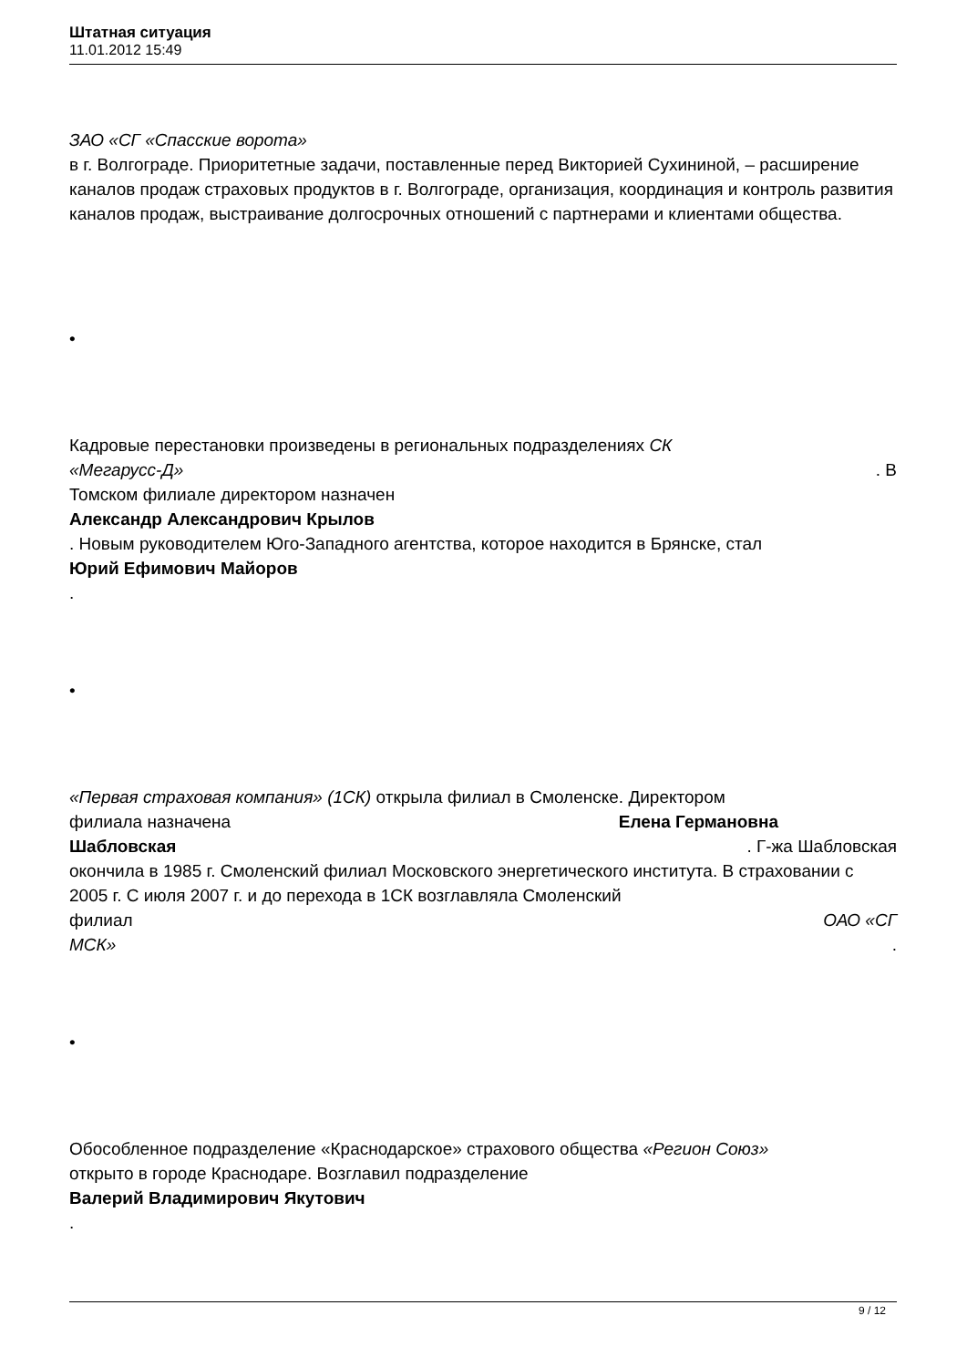Штатная ситуация
11.01.2012 15:49
ЗАО «СГ «Спасские ворота»
в г. Волгограде. Приоритетные задачи, поставленные перед Викторией Сухининой, – расширение каналов продаж страховых продуктов в г. Волгограде, организация, координация и контроль развития каналов продаж, выстраивание долгосрочных отношений с партнерами и клиентами общества.
•
Кадровые перестановки произведены в региональных подразделениях СК
«Мегарусс-Д». В
Томском филиале директором назначен
Александр Александрович Крылов
. Новым руководителем Юго-Западного агентства, которое находится в Брянске, стал
Юрий Ефимович Майоров
.
•
«Первая страховая компания» (1СК) открыла филиал в Смоленске. Директором
филиала назначена Елена Германовна
Шабловская. Г-жа Шабловская
окончила в 1985 г. Смоленский филиал Московского энергетического института. В страховании с 2005 г. С июля 2007 г. и до перехода в 1СК возглавляла Смоленский
филиал ОАО «СГ
МСК».
•
Обособленное подразделение «Краснодарское» страхового общества «Регион Союз»
открыто в городе Краснодаре. Возглавил подразделение
Валерий Владимирович Якутович
.
9 / 12